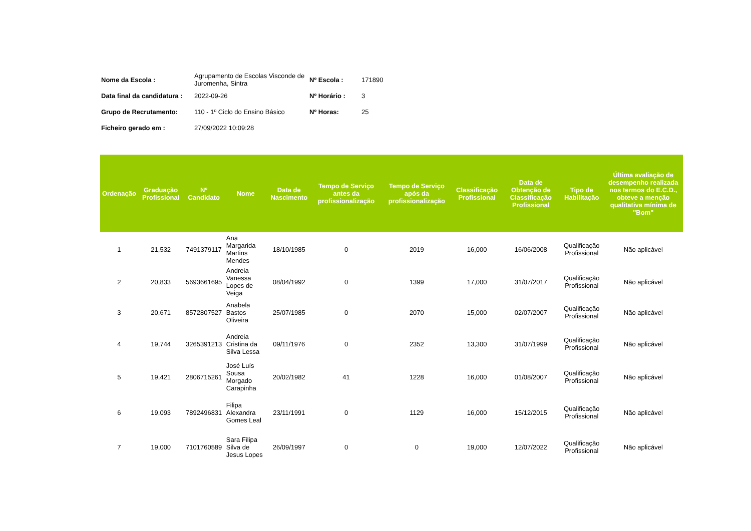| Nome da Escola : | Agrupamento de Escolas Visconde de Juromenha, Sintra | Nº Escola : | 171890 |
| Data final da candidatura : | 2022-09-26 | Nº Horário : | 3 |
| Grupo de Recrutamento: | 110 - 1º Ciclo do Ensino Básico | Nº Horas: | 25 |
| Ficheiro gerado em : | 27/09/2022 10:09:28 | | |
| Ordenação | Graduação Profissional | Nº Candidato | Nome | Data de Nascimento | Tempo de Serviço antes da profissionalização | Tempo de Serviço após da profissionalização | Classificação Profissional | Data de Obtenção de Classificação Profissional | Tipo de Habilitação | Última avaliação de desempenho realizada nos termos do E.C.D., obteve a menção qualitativa mínima de "Bom" |
| --- | --- | --- | --- | --- | --- | --- | --- | --- | --- | --- |
| 1 | 21,532 | 7491379117 | Ana Margarida Martins Mendes | 18/10/1985 | 0 | 2019 | 16,000 | 16/06/2008 | Qualificação Profissional | Não aplicável |
| 2 | 20,833 | 5693661695 | Andreia Vanessa Lopes de Veiga | 08/04/1992 | 0 | 1399 | 17,000 | 31/07/2017 | Qualificação Profissional | Não aplicável |
| 3 | 20,671 | 8572807527 | Anabela Bastos Oliveira | 25/07/1985 | 0 | 2070 | 15,000 | 02/07/2007 | Qualificação Profissional | Não aplicável |
| 4 | 19,744 | 3265391213 | Andreia Cristina da Silva Lessa | 09/11/1976 | 0 | 2352 | 13,300 | 31/07/1999 | Qualificação Profissional | Não aplicável |
| 5 | 19,421 | 2806715261 | José Luís Sousa Morgado Carapinha | 20/02/1982 | 41 | 1228 | 16,000 | 01/08/2007 | Qualificação Profissional | Não aplicável |
| 6 | 19,093 | 7892496831 | Filipa Alexandra Gomes Leal | 23/11/1991 | 0 | 1129 | 16,000 | 15/12/2015 | Qualificação Profissional | Não aplicável |
| 7 | 19,000 | 7101760589 | Sara Filipa Silva de Jesus Lopes | 26/09/1997 | 0 | 0 | 19,000 | 12/07/2022 | Qualificação Profissional | Não aplicável |